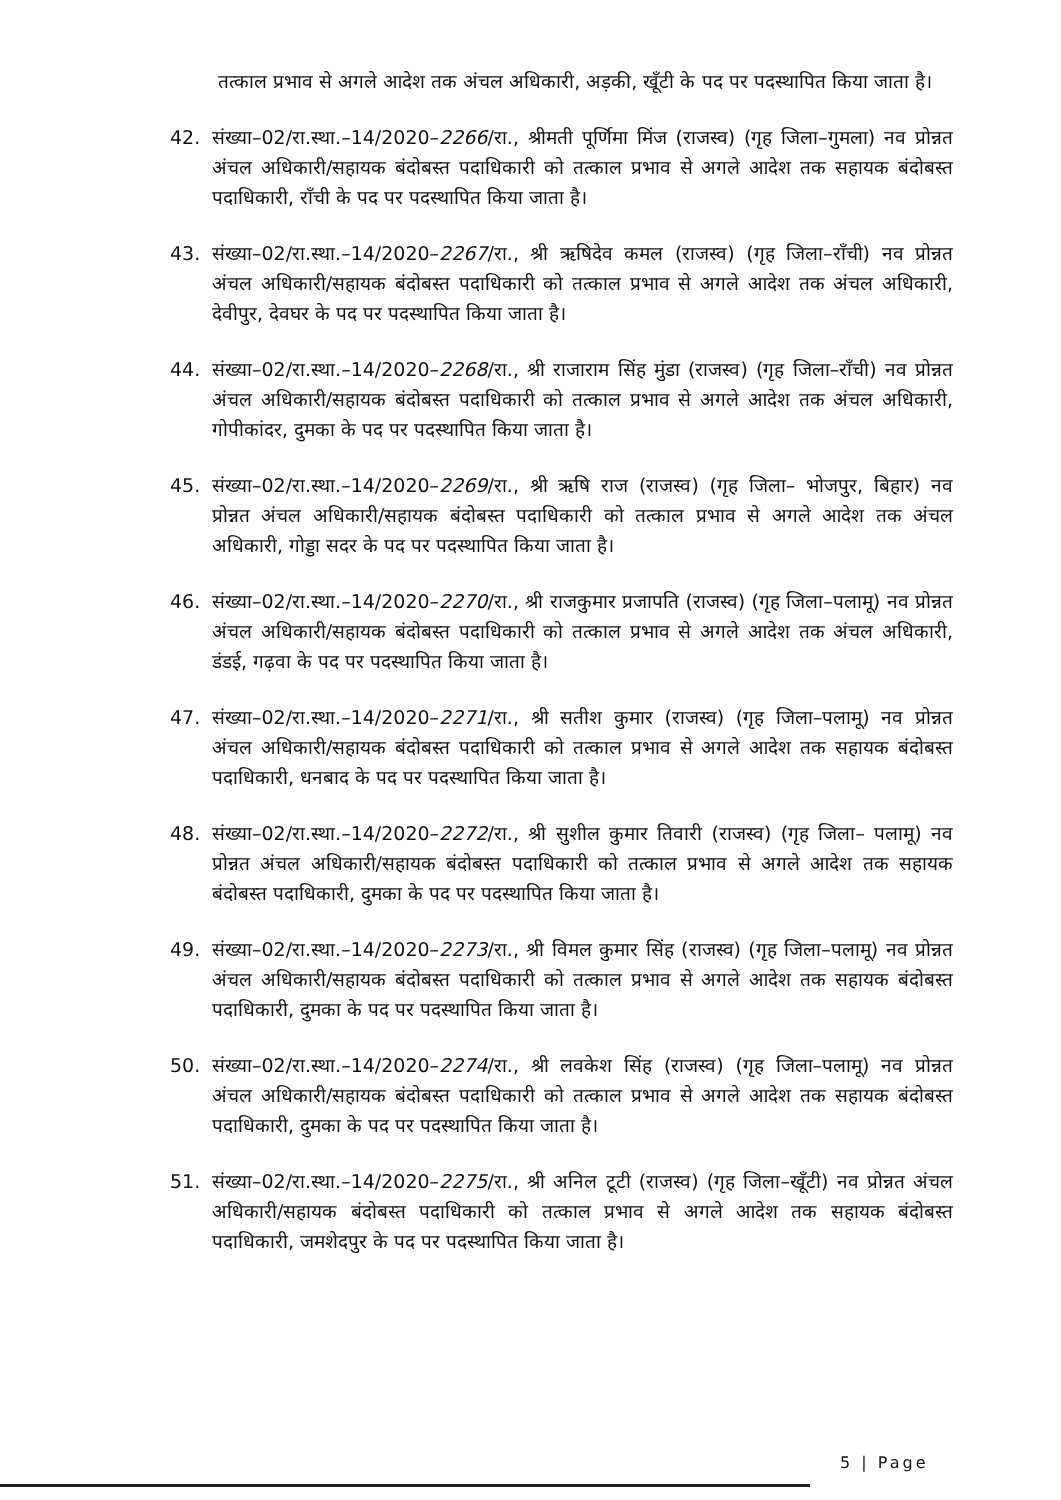तत्काल प्रभाव से अगले आदेश तक अंचल अधिकारी, अड़की, खूँटी के पद पर पदस्थापित किया जाता है।
42. संख्या–02/रा.स्था.–14/2020–2266/रा., श्रीमती पूर्णिमा मिंज (राजस्व) (गृह जिला–गुमला) नव प्रोन्नत अंचल अधिकारी/सहायक बंदोबस्त पदाधिकारी को तत्काल प्रभाव से अगले आदेश तक सहायक बंदोबस्त पदाधिकारी, राँची के पद पर पदस्थापित किया जाता है।
43. संख्या–02/रा.स्था.–14/2020–2267/रा., श्री ऋषिदेव कमल (राजस्व) (गृह जिला–राँची) नव प्रोन्नत अंचल अधिकारी/सहायक बंदोबस्त पदाधिकारी को तत्काल प्रभाव से अगले आदेश तक अंचल अधिकारी, देवीपुर, देवघर के पद पर पदस्थापित किया जाता है।
44. संख्या–02/रा.स्था.–14/2020–2268/रा., श्री राजाराम सिंह मुंडा (राजस्व) (गृह जिला–राँची) नव प्रोन्नत अंचल अधिकारी/सहायक बंदोबस्त पदाधिकारी को तत्काल प्रभाव से अगले आदेश तक अंचल अधिकारी, गोपीकांदर, दुमका के पद पर पदस्थापित किया जाता है।
45. संख्या–02/रा.स्था.–14/2020–2269/रा., श्री ऋषि राज (राजस्व) (गृह जिला– भोजपुर, बिहार) नव प्रोन्नत अंचल अधिकारी/सहायक बंदोबस्त पदाधिकारी को तत्काल प्रभाव से अगले आदेश तक अंचल अधिकारी, गोड्डा सदर के पद पर पदस्थापित किया जाता है।
46. संख्या–02/रा.स्था.–14/2020–2270/रा., श्री राजकुमार प्रजापति (राजस्व) (गृह जिला–पलामू) नव प्रोन्नत अंचल अधिकारी/सहायक बंदोबस्त पदाधिकारी को तत्काल प्रभाव से अगले आदेश तक अंचल अधिकारी, डंडई, गढ़वा के पद पर पदस्थापित किया जाता है।
47. संख्या–02/रा.स्था.–14/2020–2271/रा., श्री सतीश कुमार (राजस्व) (गृह जिला–पलामू) नव प्रोन्नत अंचल अधिकारी/सहायक बंदोबस्त पदाधिकारी को तत्काल प्रभाव से अगले आदेश तक सहायक बंदोबस्त पदाधिकारी, धनबाद के पद पर पदस्थापित किया जाता है।
48. संख्या–02/रा.स्था.–14/2020–2272/रा., श्री सुशील कुमार तिवारी (राजस्व) (गृह जिला– पलामू) नव प्रोन्नत अंचल अधिकारी/सहायक बंदोबस्त पदाधिकारी को तत्काल प्रभाव से अगले आदेश तक सहायक बंदोबस्त पदाधिकारी, दुमका के पद पर पदस्थापित किया जाता है।
49. संख्या–02/रा.स्था.–14/2020–2273/रा., श्री विमल कुमार सिंह (राजस्व) (गृह जिला–पलामू) नव प्रोन्नत अंचल अधिकारी/सहायक बंदोबस्त पदाधिकारी को तत्काल प्रभाव से अगले आदेश तक सहायक बंदोबस्त पदाधिकारी, दुमका के पद पर पदस्थापित किया जाता है।
50. संख्या–02/रा.स्था.–14/2020–2274/रा., श्री लवकेश सिंह (राजस्व) (गृह जिला–पलामू) नव प्रोन्नत अंचल अधिकारी/सहायक बंदोबस्त पदाधिकारी को तत्काल प्रभाव से अगले आदेश तक सहायक बंदोबस्त पदाधिकारी, दुमका के पद पर पदस्थापित किया जाता है।
51. संख्या–02/रा.स्था.–14/2020–2275/रा., श्री अनिल टूटी (राजस्व) (गृह जिला–खूँटी) नव प्रोन्नत अंचल अधिकारी/सहायक बंदोबस्त पदाधिकारी को तत्काल प्रभाव से अगले आदेश तक सहायक बंदोबस्त पदाधिकारी, जमशेदपुर के पद पर पदस्थापित किया जाता है।
5 | Page